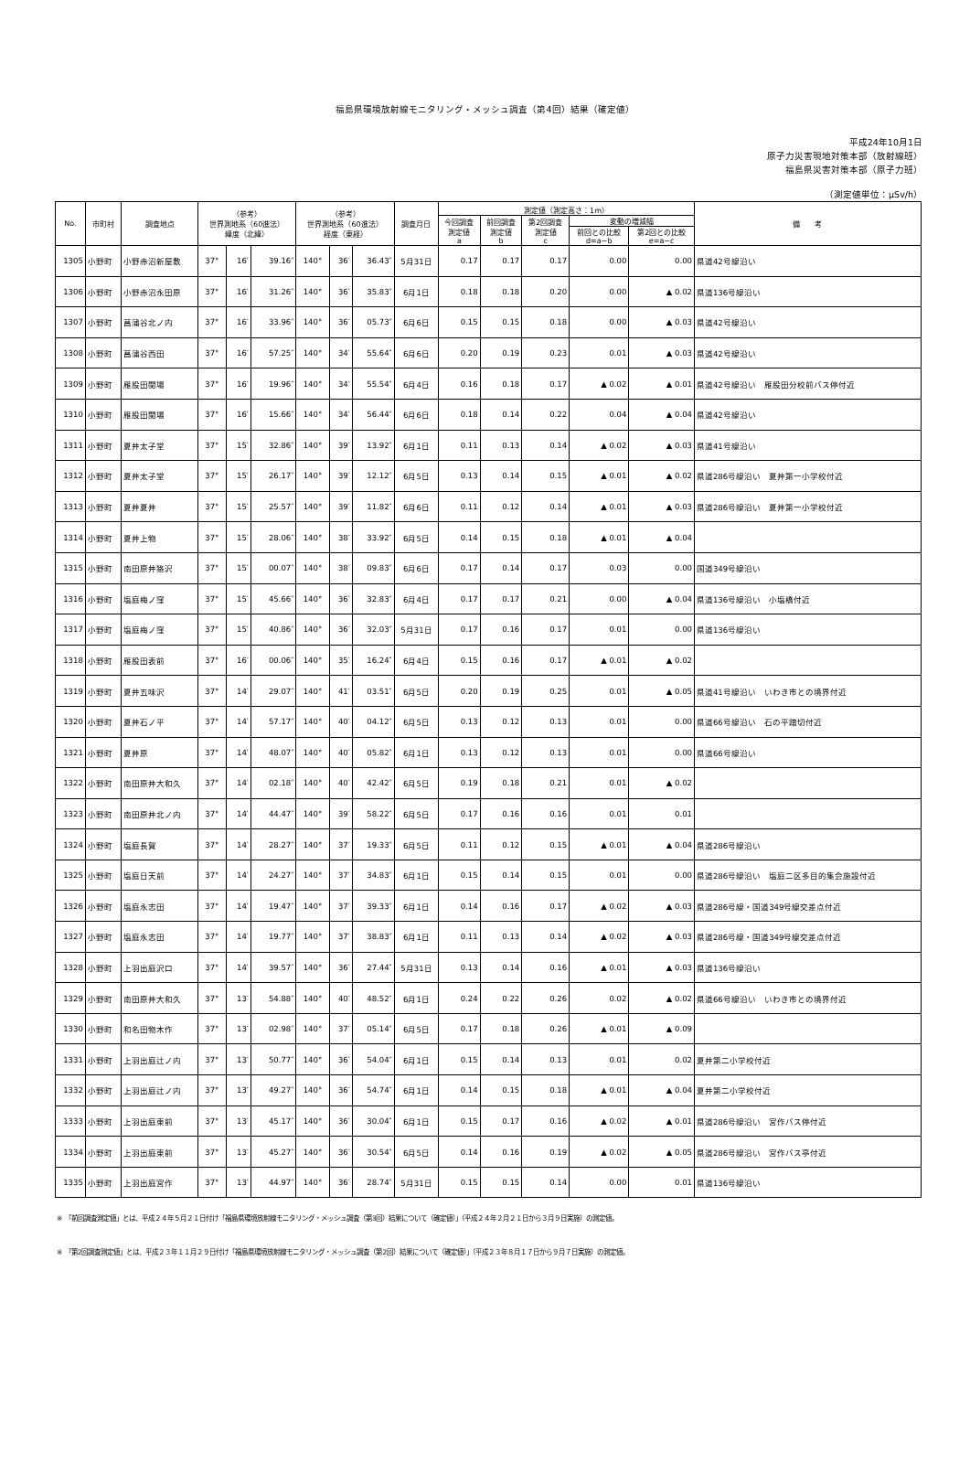福島県環境放射線モニタリング・メッシュ調査（第4回）結果（確定値）
平成24年10月1日
原子力災害現地対策本部（放射線班）
福島県災害対策本部（原子力班）
（測定値単位：μSv/h）
| No. | 市町村 | 調査地点 | （参考） 世界測地系（60進法） 緯度（北緯） | | | （参考） 世界測地系（60進法） 経度（東経） | | | 調査月日 | 測定値（測定高さ：1m） | | | | | 備 考 |
| --- | --- | --- | --- | --- | --- | --- | --- | --- | --- | --- | --- | --- | --- | --- | --- |
| | | | | | | | | | | 今回調査 測定値 a | 前回調査 測定値 b | 第2回調査 測定値 c | 変動の増減幅 | | |
| | | | | | | | | | | | | | 前回との比較 d=a−b | 第2回との比較 e=a−c | |
| 1305 | 小野町 | 小野赤沼新屋敷 | 37° | 16′ | 39.16″ | 140° | 36′ | 36.43″ | 5月31日 | 0.17 | 0.17 | 0.17 | 0.00 | 0.00 | 県道42号線沿い |
| 1306 | 小野町 | 小野赤沼永田原 | 37° | 16′ | 31.26″ | 140° | 36′ | 35.83″ | 6月1日 | 0.18 | 0.18 | 0.20 | 0.00 | ▲ 0.02 | 県道136号線沿い |
| 1307 | 小野町 | 菖蒲谷北ノ内 | 37° | 16′ | 33.96″ | 140° | 36′ | 05.73″ | 6月6日 | 0.15 | 0.15 | 0.18 | 0.00 | ▲ 0.03 | 県道42号線沿い |
| 1308 | 小野町 | 菖蒲谷西田 | 37° | 16′ | 57.25″ | 140° | 34′ | 55.64″ | 6月6日 | 0.20 | 0.19 | 0.23 | 0.01 | ▲ 0.03 | 県道42号線沿い |
| 1309 | 小野町 | 雁股田関場 | 37° | 16′ | 19.96″ | 140° | 34′ | 55.54″ | 6月4日 | 0.16 | 0.18 | 0.17 | ▲ 0.02 | ▲ 0.01 | 県道42号線沿い 雁股田分校前バス停付近 |
| 1310 | 小野町 | 雁股田関場 | 37° | 16′ | 15.66″ | 140° | 34′ | 56.44″ | 6月6日 | 0.18 | 0.14 | 0.22 | 0.04 | ▲ 0.04 | 県道42号線沿い |
| 1311 | 小野町 | 夏井太子堂 | 37° | 15′ | 32.86″ | 140° | 39′ | 13.92″ | 6月1日 | 0.11 | 0.13 | 0.14 | ▲ 0.02 | ▲ 0.03 | 県道41号線沿い |
| 1312 | 小野町 | 夏井太子堂 | 37° | 15′ | 26.17″ | 140° | 39′ | 12.12″ | 6月5日 | 0.13 | 0.14 | 0.15 | ▲ 0.01 | ▲ 0.02 | 県道286号線沿い 夏井第一小学校付近 |
| 1313 | 小野町 | 夏井夏井 | 37° | 15′ | 25.57″ | 140° | 39′ | 11.82″ | 6月6日 | 0.11 | 0.12 | 0.14 | ▲ 0.01 | ▲ 0.03 | 県道286号線沿い 夏井第一小学校付近 |
| 1314 | 小野町 | 夏井上物 | 37° | 15′ | 28.06″ | 140° | 38′ | 33.92″ | 6月5日 | 0.14 | 0.15 | 0.18 | ▲ 0.01 | ▲ 0.04 | |
| 1315 | 小野町 | 南田原井狢沢 | 37° | 15′ | 00.07″ | 140° | 38′ | 09.83″ | 6月6日 | 0.17 | 0.14 | 0.17 | 0.03 | 0.00 | 国道349号線沿い |
| 1316 | 小野町 | 塩庭梅ノ窪 | 37° | 15′ | 45.66″ | 140° | 36′ | 32.83″ | 6月4日 | 0.17 | 0.17 | 0.21 | 0.00 | ▲ 0.04 | 県道136号線沿い 小塩橋付近 |
| 1317 | 小野町 | 塩庭梅ノ窪 | 37° | 15′ | 40.86″ | 140° | 36′ | 32.03″ | 5月31日 | 0.17 | 0.16 | 0.17 | 0.01 | 0.00 | 県道136号線沿い |
| 1318 | 小野町 | 雁股田表前 | 37° | 16′ | 00.06″ | 140° | 35′ | 16.24″ | 6月4日 | 0.15 | 0.16 | 0.17 | ▲ 0.01 | ▲ 0.02 | |
| 1319 | 小野町 | 夏井五味沢 | 37° | 14′ | 29.07″ | 140° | 41′ | 03.51″ | 6月5日 | 0.20 | 0.19 | 0.25 | 0.01 | ▲ 0.05 | 県道41号線沿い いわき市との境界付近 |
| 1320 | 小野町 | 夏井石ノ平 | 37° | 14′ | 57.17″ | 140° | 40′ | 04.12″ | 6月5日 | 0.13 | 0.12 | 0.13 | 0.01 | 0.00 | 県道66号線沿い 石の平踏切付近 |
| 1321 | 小野町 | 夏井原 | 37° | 14′ | 48.07″ | 140° | 40′ | 05.82″ | 6月1日 | 0.13 | 0.12 | 0.13 | 0.01 | 0.00 | 県道66号線沿い |
| 1322 | 小野町 | 南田原井大和久 | 37° | 14′ | 02.18″ | 140° | 40′ | 42.42″ | 6月5日 | 0.19 | 0.18 | 0.21 | 0.01 | ▲ 0.02 | |
| 1323 | 小野町 | 南田原井北ノ内 | 37° | 14′ | 44.47″ | 140° | 39′ | 58.22″ | 6月5日 | 0.17 | 0.16 | 0.16 | 0.01 | 0.01 | |
| 1324 | 小野町 | 塩庭長賀 | 37° | 14′ | 28.27″ | 140° | 37′ | 19.33″ | 6月5日 | 0.11 | 0.12 | 0.15 | ▲ 0.01 | ▲ 0.04 | 県道286号線沿い |
| 1325 | 小野町 | 塩庭日天前 | 37° | 14′ | 24.27″ | 140° | 37′ | 34.83″ | 6月1日 | 0.15 | 0.14 | 0.15 | 0.01 | 0.00 | 県道286号線沿い 塩庭二区多目的集会施設付近 |
| 1326 | 小野町 | 塩庭永志田 | 37° | 14′ | 19.47″ | 140° | 37′ | 39.33″ | 6月1日 | 0.14 | 0.16 | 0.17 | ▲ 0.02 | ▲ 0.03 | 県道286号線・国道349号線交差点付近 |
| 1327 | 小野町 | 塩庭永志田 | 37° | 14′ | 19.77″ | 140° | 37′ | 38.83″ | 6月1日 | 0.11 | 0.13 | 0.14 | ▲ 0.02 | ▲ 0.03 | 県道286号線・国道349号線交差点付近 |
| 1328 | 小野町 | 上羽出庭沢口 | 37° | 14′ | 39.57″ | 140° | 36′ | 27.44″ | 5月31日 | 0.13 | 0.14 | 0.16 | ▲ 0.01 | ▲ 0.03 | 県道136号線沿い |
| 1329 | 小野町 | 南田原井大和久 | 37° | 13′ | 54.88″ | 140° | 40′ | 48.52″ | 6月1日 | 0.24 | 0.22 | 0.26 | 0.02 | ▲ 0.02 | 県道66号線沿い いわき市との境界付近 |
| 1330 | 小野町 | 和名田物木作 | 37° | 13′ | 02.98″ | 140° | 37′ | 05.14″ | 6月5日 | 0.17 | 0.18 | 0.26 | ▲ 0.01 | ▲ 0.09 | |
| 1331 | 小野町 | 上羽出庭辻ノ内 | 37° | 13′ | 50.77″ | 140° | 36′ | 54.04″ | 6月1日 | 0.15 | 0.14 | 0.13 | 0.01 | 0.02 | 夏井第二小学校付近 |
| 1332 | 小野町 | 上羽出庭辻ノ内 | 37° | 13′ | 49.27″ | 140° | 36′ | 54.74″ | 6月1日 | 0.14 | 0.15 | 0.18 | ▲ 0.01 | ▲ 0.04 | 夏井第二小学校付近 |
| 1333 | 小野町 | 上羽出庭東前 | 37° | 13′ | 45.17″ | 140° | 36′ | 30.04″ | 6月1日 | 0.15 | 0.17 | 0.16 | ▲ 0.02 | ▲ 0.01 | 県道286号線沿い 宮作バス停付近 |
| 1334 | 小野町 | 上羽出庭東前 | 37° | 13′ | 45.27″ | 140° | 36′ | 30.54″ | 6月5日 | 0.14 | 0.16 | 0.19 | ▲ 0.02 | ▲ 0.05 | 県道286号線沿い 宮作バス亭付近 |
| 1335 | 小野町 | 上羽出庭宮作 | 37° | 13′ | 44.97″ | 140° | 36′ | 28.74″ | 5月31日 | 0.15 | 0.15 | 0.14 | 0.00 | 0.01 | 県道136号線沿い |
※ 「前回調査測定値」とは、平成２４年５月２１日付け「福島県環境放射線モニタリング・メッシュ調査（第3回）結果について（確定値）」（平成２４年２月２１日から３月９日実施）の測定値。
※ 「第2回調査測定値」とは、平成２３年１１月２９日付け「福島県環境放射線モニタリング・メッシュ調査（第2回）結果について（確定値）」（平成２３年８月１７日から９月７日実施）の測定値。